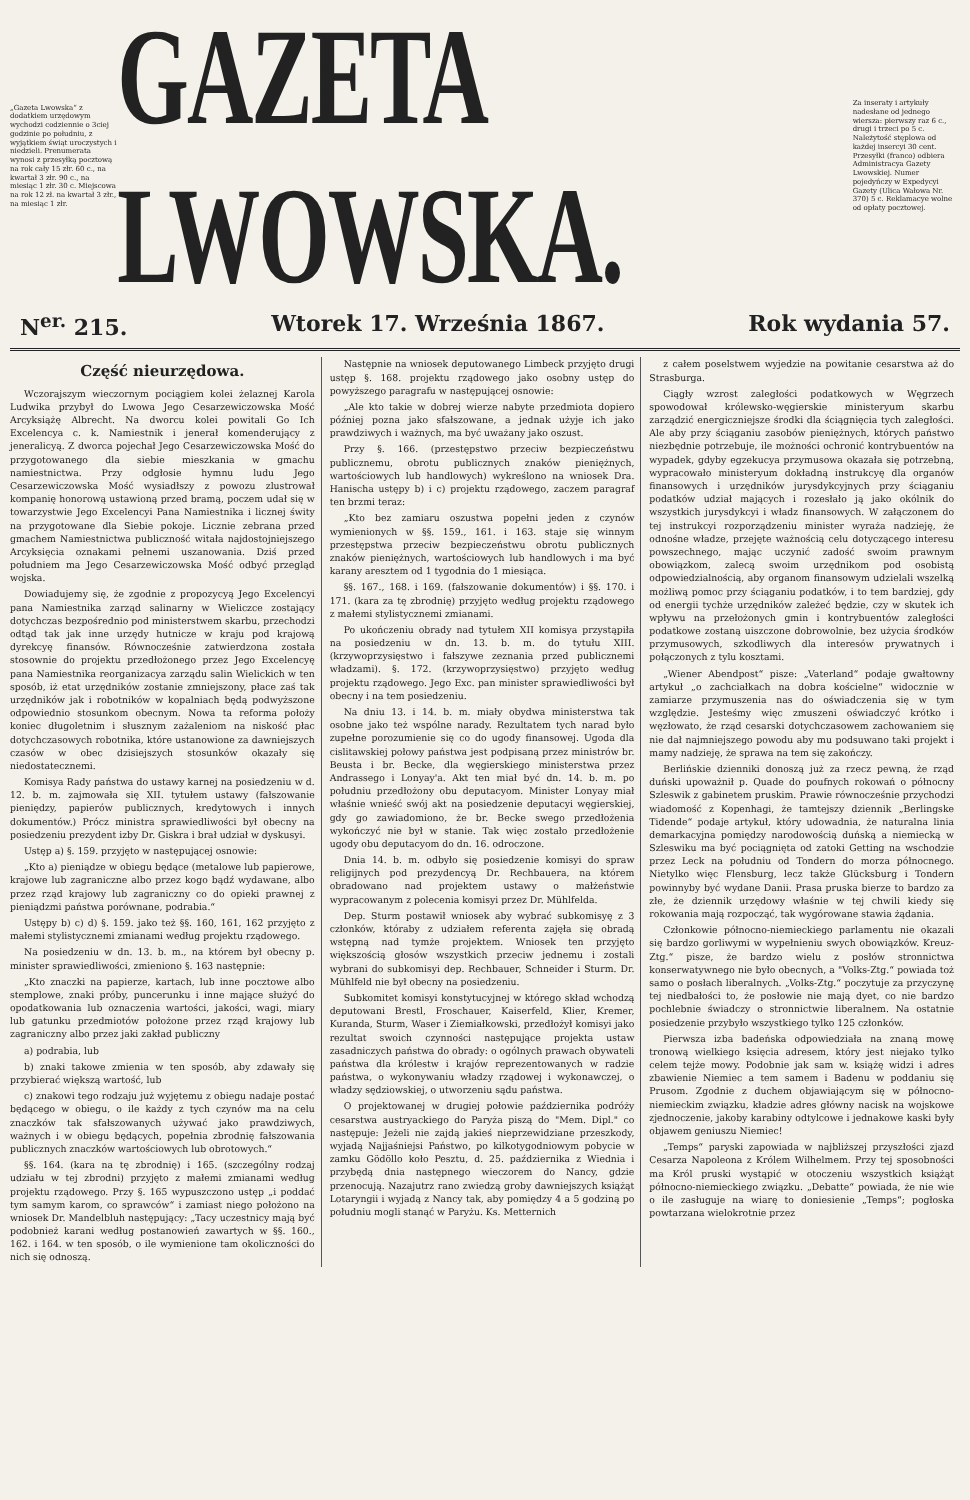„Gazeta Lwowska“ z dodatkiem urzędowym wychodzi codziennie o 3ciej godzinie po południu, z wyjątkiem świąt uroczystych i niedzieli. Prenumerata wynosi z przesyłką pocztową na rok cały 15 złr. 60 c., na kwartał 3 złr. 90 c., na miesiąc 1 złr. 30 c. Miejscowa na rok 12 zł. na kwartał 3 złr., na miesiąc 1 złr.
GAZETA LWOWSKA.
Za inseraty i artykuły nadesłane od jednego wiersza: pierwszy raz 6 c., drugi i trzeci po 5 c. Należytość stęplowa od każdej insercyi 30 cent. Przesyłki (franco) odbiera Administracya Gazety Lwowskiej. Numer pojedyńczy w Expedycyi Gazety (Ulica Wałowa Nr. 370) 5 c. Reklamacye wolne od opłaty pocztowej.
N<sup>er.</sup> 215. Wtorek 17. Września 1867. Rok wydania 57.
Część nieurzędowa.
Wczorajszym wieczornym pociągiem kolei żelaznej Karola Ludwika przybył do Lwowa Jego Cesarzewiczowska Mość Arcyksiążę Albrecht. Na dworcu kolei powitali Go Ich Excelencya c. k. Namiestnik i jenerał komenderujący z jeneralicyą. Z dworca pojechał Jego Cesarzewiczowska Mość do przygotowanego dla siebie mieszkania w gmachu namiestnictwa. Przy odgłosie hymnu ludu Jego Cesarzewiczowska Mość wysiadłszy z powozu zlustrował kompanię honorową ustawioną przed bramą, poczem udał się w towarzystwie Jego Excelencyi Pana Namiestnika i licznej świty na przygotowane dla Siebie pokoje. Licznie zebrana przed gmachem Namiestnictwa publiczność witała najdostojniejszego Arcyksięcia oznakami pełnemi uszanowania. Dziś przed południem ma Jego Cesarzewiczowska Mość odbyć przegląd wojska.
Dowiadujemy się, że zgodnie z propozycyą Jego Excelencyi pana Namiestnika zarząd salinarny w Wieliczce zostający dotychczas bezpośrednio pod ministerstwem skarbu, przechodzi odtąd tak jak inne urzędy hutnicze w kraju pod krajową dyrekcyę finansów. Równocześnie zatwierdzona została stosownie do projektu przedłożonego przez Jego Excelencyę pana Namiestnika reorganizacya zarządu salin Wielickich w ten sposób, iż etat urzędników zostanie zmniejszony, płace zaś tak urzędników jak i robotników w kopalniach będą podwyższone odpowiednio stosunkom obecnym. Nowa ta reforma położy koniec długoletnim i słusznym zażaleniom na niskość płac dotychczasowych robotnika, które ustanowione za dawniejszych czasów w obec dzisiejszych stosunków okazały się niedostatecznemi.
Komisya Rady państwa do ustawy karnej na posiedzeniu w d. 12. b. m. zajmowała się XII. tytułem ustawy (fałszowanie pieniędzy, papierów publicznych, kredytowych i innych dokumentów.) Prócz ministra sprawiedliwości był obecny na posiedzeniu prezydent izby Dr. Giskra i brał udział w dyskusyi.
Ustęp a) §. 159. przyjęto w następującej osnowie:
„Kto a) pieniądze w obiegu będące (metalowe lub papierowe, krajowe lub zagraniczne albo przez kogo bądź wydawane, albo przez rząd krajowy lub zagraniczny co do opieki prawnej z pieniądzmi państwa porównane, podrabia.“
Ustępy b) c) d) §. 159. jako też §§. 160, 161, 162 przyjęto z małemi stylistycznemi zmianami według projektu rządowego.
Na posiedzeniu w dn. 13. b. m., na którem był obecny p. minister sprawiedliwości, zmieniono §. 163 następnie:
„Kto znaczki na papierze, kartach, lub inne pocztowe albo stemplowe, znaki próby, puncerunku i inne mające służyć do opodatkowania lub oznaczenia wartości, jakości, wagi, miary lub gatunku przedmiotów położone przez rząd krajowy lub zagraniczny albo przez jaki zakład publiczny
a) podrabia, lub
b) znaki takowe zmienia w ten sposób, aby zdawały się przybierać większą wartość, lub
c) znakowi tego rodzaju już wyjętemu z obiegu nadaje postać będącego w obiegu, o ile każdy z tych czynów ma na celu znaczków tak sfałszowanych używać jako prawdziwych, ważnych i w obiegu będących, popełnia zbrodnię fałszowania publicznych znaczków wartościowych lub obrotowych.“
§§. 164. (kara na tę zbrodnię) i 165. (szczególny rodzaj udziału w tej zbrodni) przyjęto z małemi zmianami według projektu rządowego. Przy §. 165 wypuszczono ustęp „i poddać tym samym karom, co sprawców“ i zamiast niego położono na wniosek Dr. Mandelbluh następujący: „Tacy uczestnicy mają być podobnież karani według postanowień zawartych w §§. 160., 162. i 164. w ten sposób, o ile wymienione tam okoliczności do nich się odnoszą.
Następnie na wniosek deputowanego Limbeck przyjęto drugi ustęp §. 168. projektu rządowego jako osobny ustęp do powyższego paragrafu w następującej osnowie:
„Ale kto takie w dobrej wierze nabyte przedmiota dopiero później pozna jako sfałszowane, a jednak użyje ich jako prawdziwych i ważnych, ma być uważany jako oszust.
Przy §. 166. (przestępstwo przeciw bezpieczeństwu publicznemu, obrotu publicznych znaków pieniężnych, wartościowych lub handlowych) wykreślono na wniosek Dra. Hanischa ustępy b) i c) projektu rządowego, zaczem paragraf ten brzmi teraz:
„Kto bez zamiaru oszustwa popełni jeden z czynów wymienionych w §§. 159., 161. i 163. staje się winnym przestępstwa przeciw bezpieczeństwu obrotu publicznych znaków pieniężnych, wartościowych lub handlowych i ma być karany aresztem od 1 tygodnia do 1 miesiąca.
§§. 167., 168. i 169. (fałszowanie dokumentów) i §§. 170. i 171. (kara za tę zbrodnię) przyjęto według projektu rządowego z małemi stylistycznemi zmianami.
Po ukończeniu obrady nad tytułem XII komisya przystąpiła na posiedzeniu w dn. 13. b. m. do tytułu XIII. (krzywoprzysięstwo i fałszywe zeznania przed publicznemi władzami). §. 172. (krzywoprzysięstwo) przyjęto według projektu rządowego. Jego Exc. pan minister sprawiedliwości był obecny i na tem posiedzeniu.
Na dniu 13. i 14. b. m. miały obydwa ministerstwa tak osobne jako też wspólne narady. Rezultatem tych narad było zupełne porozumienie się co do ugody finansowej. Ugoda dla cislitawskiej połowy państwa jest podpisaną przez ministrów br. Beusta i br. Becke, dla węgierskiego ministerstwa przez Andrassego i Lonyay'a. Akt ten miał być dn. 14. b. m. po południu przedłożony obu deputacyom. Minister Lonyay miał właśnie wnieść swój akt na posiedzenie deputacyi węgierskiej, gdy go zawiadomiono, że br. Becke swego przedłożenia wykończyć nie był w stanie. Tak więc zostało przedłożenie ugody obu deputacyom do dn. 16. odroczone.
Dnia 14. b. m. odbyło się posiedzenie komisyi do spraw religijnych pod prezydencyą Dr. Rechbauera, na którem obradowano nad projektem ustawy o małżeństwie wypracowanym z polecenia komisyi przez Dr. Mühlfelda.
Dep. Sturm postawił wniosek aby wybrać subkomisyę z 3 członków, któraby z udziałem referenta zajęła się obradą wstępną nad tymże projektem. Wniosek ten przyjęto większością głosów wszystkich przeciw jednemu i zostali wybrani do subkomisyi dep. Rechbauer, Schneider i Sturm. Dr. Mühlfeld nie był obecny na posiedzeniu.
Subkomitet komisyi konstytucyjnej w którego skład wchodzą deputowani Brestl, Froschauer, Kaiserfeld, Klier, Kremer, Kuranda, Sturm, Waser i Ziemiałkowski, przedłożył komisyi jako rezultat swoich czynności następujące projekta ustaw zasadniczych państwa do obrady: o ogólnych prawach obywateli państwa dla królestw i krajów reprezentowanych w radzie państwa, o wykonywaniu władzy rządowej i wykonawczej, o władzy sędziowskiej, o utworzeniu sądu państwa.
O projektowanej w drugiej połowie październikа podróży cesarstwa austryackiego do Paryża piszą do "Mem. Dipl." co następuje: Jeżeli nie zajdą jakieś nieprzewidziane przeszkody, wyjadą Najjaśniejsi Państwo, po kilkotygodniowym pobycie w zamku Gödöllo koło Pesztu, d. 25. października z Wiednia i przybędą dnia następnego wieczorem do Nancy, gdzie przenocują. Nazajutrz rano zwiedzą groby dawniejszych książąt Lotaryngii i wyjadą z Nancy tak, aby pomiędzy 4 a 5 godziną po południu mogli stanąć w Paryżu. Ks. Metternich
z całem poselstwem wyjedzie na powitanie cesarstwa aż do Strasburga.
Ciągły wzrost zaległości podatkowych w Węgrzech spowodował królewsko-węgierskie ministeryum skarbu zarządzić energiczniejsze środki dla ściągnięcia tych zaległości. Ale aby przy ściąganiu zasobów pieniężnych, których państwo niezbędnie potrzebuje, ile możności ochronić kontrybuentów na wypadek, gdyby egzekucya przymusowa okazała się potrzebną, wypracowało ministeryum dokładną instrukcyę dla organów finansowych i urzędników jurysdykcyjnych przy ściąganiu podatków udział mających i rozesłało ją jako okólnik do wszystkich jurysdykcyi i władz finansowych. W załączonem do tej instrukcyi rozporządzeniu minister wyraża nadzieję, że odnośne władze, przejęte ważnością celu dotyczącego interesu powszechnego, mając uczynić zadość swoim prawnym obowiązkom, zalecą swoim urzędnikom pod osobistą odpowiedzialnością, aby organom finansowym udzielali wszelką możliwą pomoc przy ściąganiu podatków, i to tem bardziej, gdy od energii tychże urzędników zależeć będzie, czy w skutek ich wpływu na przełożonych gmin i kontrybuentów zaległości podatkowe zostaną uiszczone dobrowolnie, bez użycia środków przymusowych, szkodliwych dla interesów prywatnych i połączonych z tylu kosztami.
„Wiener Abendpost“ pisze: „Vaterland“ podaje gwałtowny artykuł „o zachciałkach na dobra kościelne“ widocznie w zamiarze przymuszenia nas do oświadczenia się w tym względzie. Jesteśmy więc zmuszeni oświadczyć krótko i węzłowato, że rząd cesarski dotychczasowem zachowaniem się nie dał najmniejszego powodu aby mu podsuwano taki projekt i mamy nadzieję, że sprawa na tem się zakończy.
Berlińskie dzienniki donoszą już za rzecz pewną, że rząd duński upoważnił p. Quade do poufnych rokowań o północny Szleswik z gabinetem pruskim. Prawie równocześnie przychodzi wiadomość z Kopenhagi, że tamtejszy dziennik „Berlingske Tidende“ podaje artykuł, który udowadnia, że naturalna linia demarkacyjna pomiędzy narodowością duńską a niemiecką w Szleswiku ma być pociągnięta od zatoki Getting na wschodzie przez Leck na południu od Tondern do morza północnego. Nietylko więc Flensburg, lecz także Glücksburg i Tondern powinnyby być wydane Danii. Prasa pruska bierze to bardzo za złe, że dziennik urzędowy właśnie w tej chwili kiedy się rokowania mają rozpocząć, tak wygórowane stawia żądania.
Członkowie północno-niemieckiego parlamentu nie okazali się bardzo gorliwymi w wypełnieniu swych obowiązków. Kreuz-Ztg.“ pisze, że bardzo wielu z posłów stronnictwa konserwatywnego nie było obecnych, a "Volks-Ztg.“ powiada toż samo o posłach liberalnych. „Volks-Ztg.“ poczytuje za przyczynę tej niedbałości to, że posłowie nie mają dyet, co nie bardzo pochlebnie świadczy o stronnictwie liberalnem. Na ostatnie posiedzenie przybyło wszystkiego tylko 125 członków.
Pierwsza izba badeńska odpowiedziała na znaną mowę tronową wielkiego księcia adresem, który jest niejako tylko celem tejże mowy. Podobnie jak sam w. książę widzi i adres zbawienie Niemiec a tem samem i Badenu w poddaniu się Prusom. Zgodnie z duchem objawiającym się w północno-niemieckim związku, kładzie adres główny nacisk na wojskowe zjednoczenie, jakoby karabiny odtylcowe i jednakowe kaski były objawem geniuszu Niemiec!
„Temps“ paryski zapowiada w najbliższej przyszłości zjazd Cesarza Napoleona z Królem Wilhelmem. Przy tej sposobności ma Król pruski wystąpić w otoczeniu wszystkich książąt północno-niemieckiego związku. „Debatte“ powiada, że nie wie o ile zasługuje na wiarę to doniesienie „Temps“; pogłoska powtarzana wielokrotnie przez